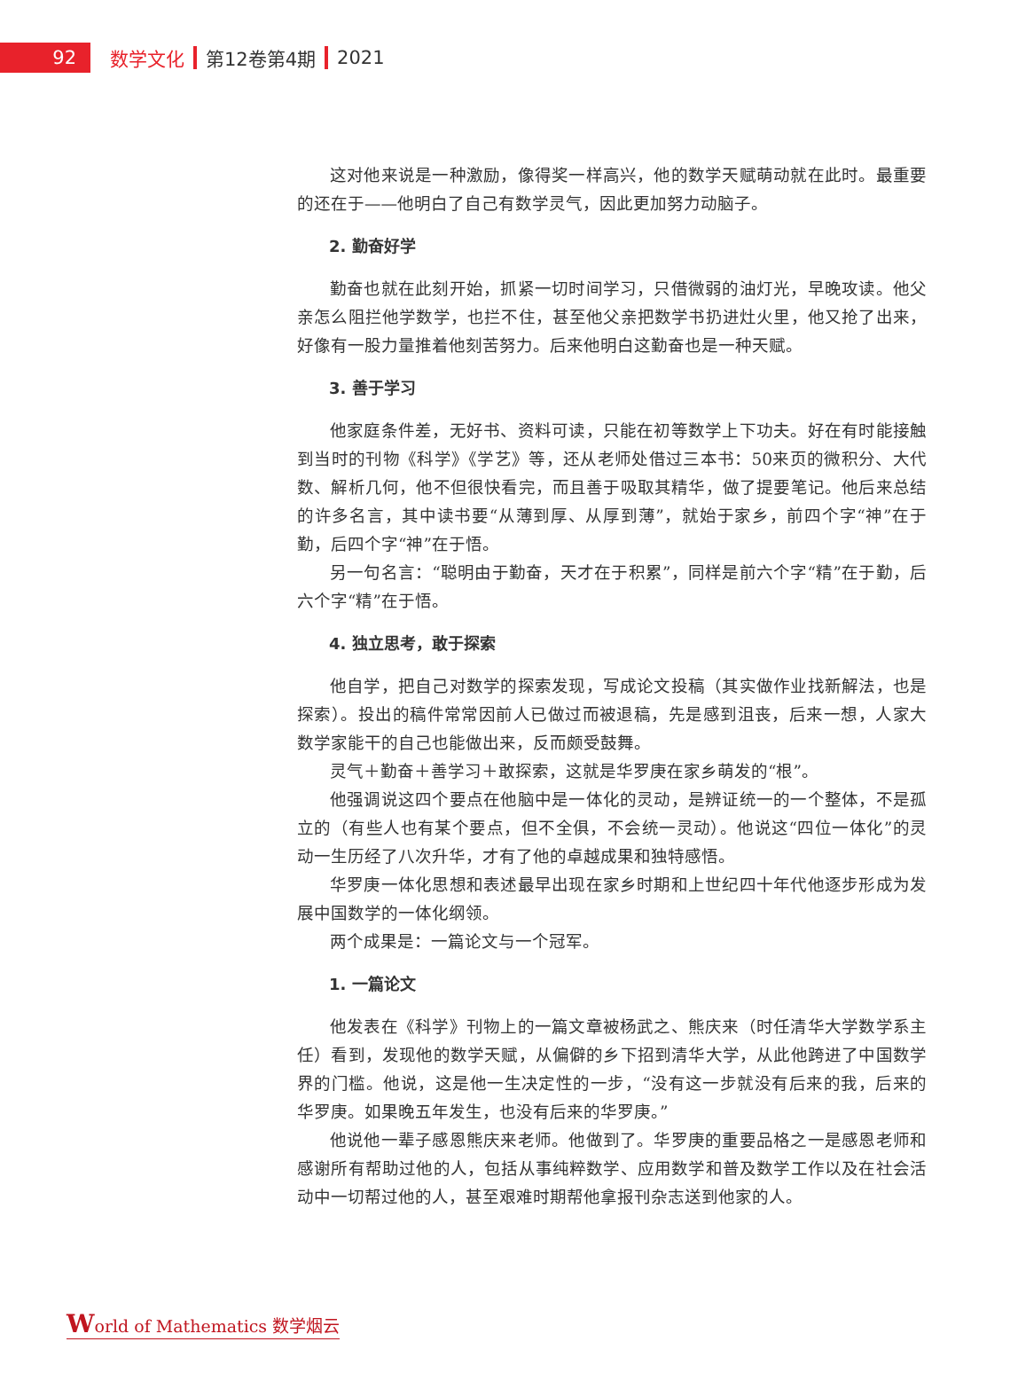92 数学文化 第12卷第4期 2021
这对他来说是一种激励，像得奖一样高兴，他的数学天赋萌动就在此时。最重要的还在于——他明白了自己有数学灵气，因此更加努力动脑子。
2. 勤奋好学
勤奋也就在此刻开始，抓紧一切时间学习，只借微弱的油灯光，早晚攻读。他父亲怎么阻拦他学数学，也拦不住，甚至他父亲把数学书扔进灶火里，他又抢了出来，好像有一股力量推着他刻苦努力。后来他明白这勤奋也是一种天赋。
3. 善于学习
他家庭条件差，无好书、资料可读，只能在初等数学上下功夫。好在有时能接触到当时的刊物《科学》《学艺》等，还从老师处借过三本书：50来页的微积分、大代数、解析几何，他不但很快看完，而且善于吸取其精华，做了提要笔记。他后来总结的许多名言，其中读书要“从薄到厚、从厚到薄”，就始于家乡，前四个字“神”在于勤，后四个字“神”在于悟。
另一句名言：“聪明由于勤奋，天才在于积累”，同样是前六个字“精”在于勤，后六个字“精”在于悟。
4. 独立思考，敢于探索
他自学，把自己对数学的探索发现，写成论文投稿（其实做作业找新解法，也是探索）。投出的稿件常常因前人已做过而被退稿，先是感到沮丧，后来一想，人家大数学家能干的自己也能做出来，反而颇受鼓舞。
灵气＋勤奋＋善学习＋敢探索，这就是华罗庚在家乡萌发的“根”。
他强调说这四个要点在他脑中是一体化的灵动，是辨证统一的一个整体，不是孤立的（有些人也有某个要点，但不全俱，不会统一灵动）。他说这“四位一体化”的灵动一生历经了八次升华，才有了他的卓越成果和独特感悟。
华罗庚一体化思想和表述最早出现在家乡时期和上世纪四十年代他逐步形成为发展中国数学的一体化纲领。
两个成果是：一篇论文与一个冠军。
1. 一篇论文
他发表在《科学》刊物上的一篇文章被杨武之、熊庆来（时任清华大学数学系主任）看到，发现他的数学天赋，从偏僻的乡下招到清华大学，从此他跨进了中国数学界的门槛。他说，这是他一生决定性的一步，“没有这一步就没有后来的我，后来的华罗庚。如果晚五年发生，也没有后来的华罗庚。”
他说他一辈子感恩熊庆来老师。他做到了。华罗庚的重要品格之一是感恩老师和感谢所有帮助过他的人，包括从事纯粹数学、应用数学和普及数学工作以及在社会活动中一切帮过他的人，甚至艰难时期帮他拿报刊杂志送到他家的人。
World of Mathematics 数学烟云